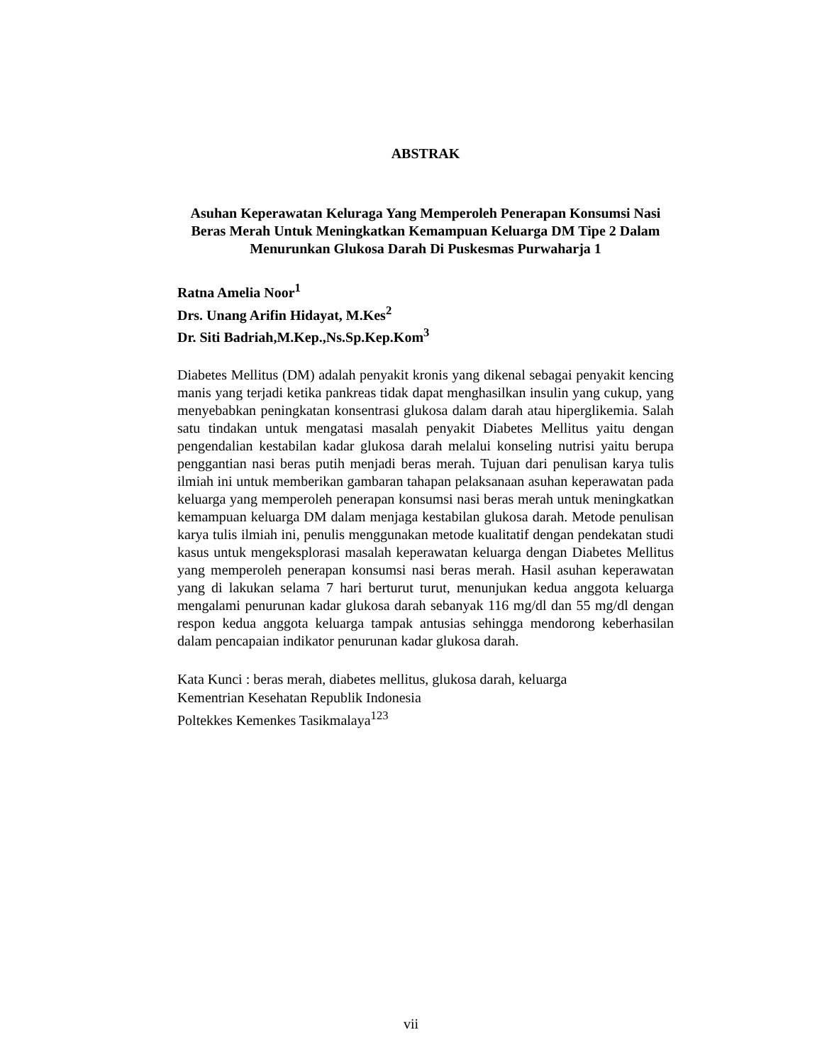ABSTRAK
Asuhan Keperawatan Keluraga Yang Memperoleh Penerapan Konsumsi Nasi Beras Merah Untuk Meningkatkan Kemampuan Keluarga DM Tipe 2 Dalam Menurunkan Glukosa Darah Di Puskesmas Purwaharja 1
Ratna Amelia Noor<sup>1</sup>
Drs. Unang Arifin Hidayat, M.Kes<sup>2</sup>
Dr. Siti Badriah,M.Kep.,Ns.Sp.Kep.Kom<sup>3</sup>
Diabetes Mellitus (DM) adalah penyakit kronis yang dikenal sebagai penyakit kencing manis yang terjadi ketika pankreas tidak dapat menghasilkan insulin yang cukup, yang menyebabkan peningkatan konsentrasi glukosa dalam darah atau hiperglikemia. Salah satu tindakan untuk mengatasi masalah penyakit Diabetes Mellitus yaitu dengan pengendalian kestabilan kadar glukosa darah melalui konseling nutrisi yaitu berupa penggantian nasi beras putih menjadi beras merah. Tujuan dari penulisan karya tulis ilmiah ini untuk memberikan gambaran tahapan pelaksanaan asuhan keperawatan pada keluarga yang memperoleh penerapan konsumsi nasi beras merah untuk meningkatkan kemampuan keluarga DM dalam menjaga kestabilan glukosa darah. Metode penulisan karya tulis ilmiah ini, penulis menggunakan metode kualitatif dengan pendekatan studi kasus untuk mengeksplorasi masalah keperawatan keluarga dengan Diabetes Mellitus yang memperoleh penerapan konsumsi nasi beras merah. Hasil asuhan keperawatan yang di lakukan selama 7 hari berturut turut, menunjukan kedua anggota keluarga mengalami penurunan kadar glukosa darah sebanyak 116 mg/dl dan 55 mg/dl dengan respon kedua anggota keluarga tampak antusias sehingga mendorong keberhasilan dalam pencapaian indikator penurunan kadar glukosa darah.
Kata Kunci : beras merah, diabetes mellitus, glukosa darah, keluarga
Kementrian Kesehatan Republik Indonesia
Poltekkes Kemenkes Tasikmalaya<sup>123</sup>
vii